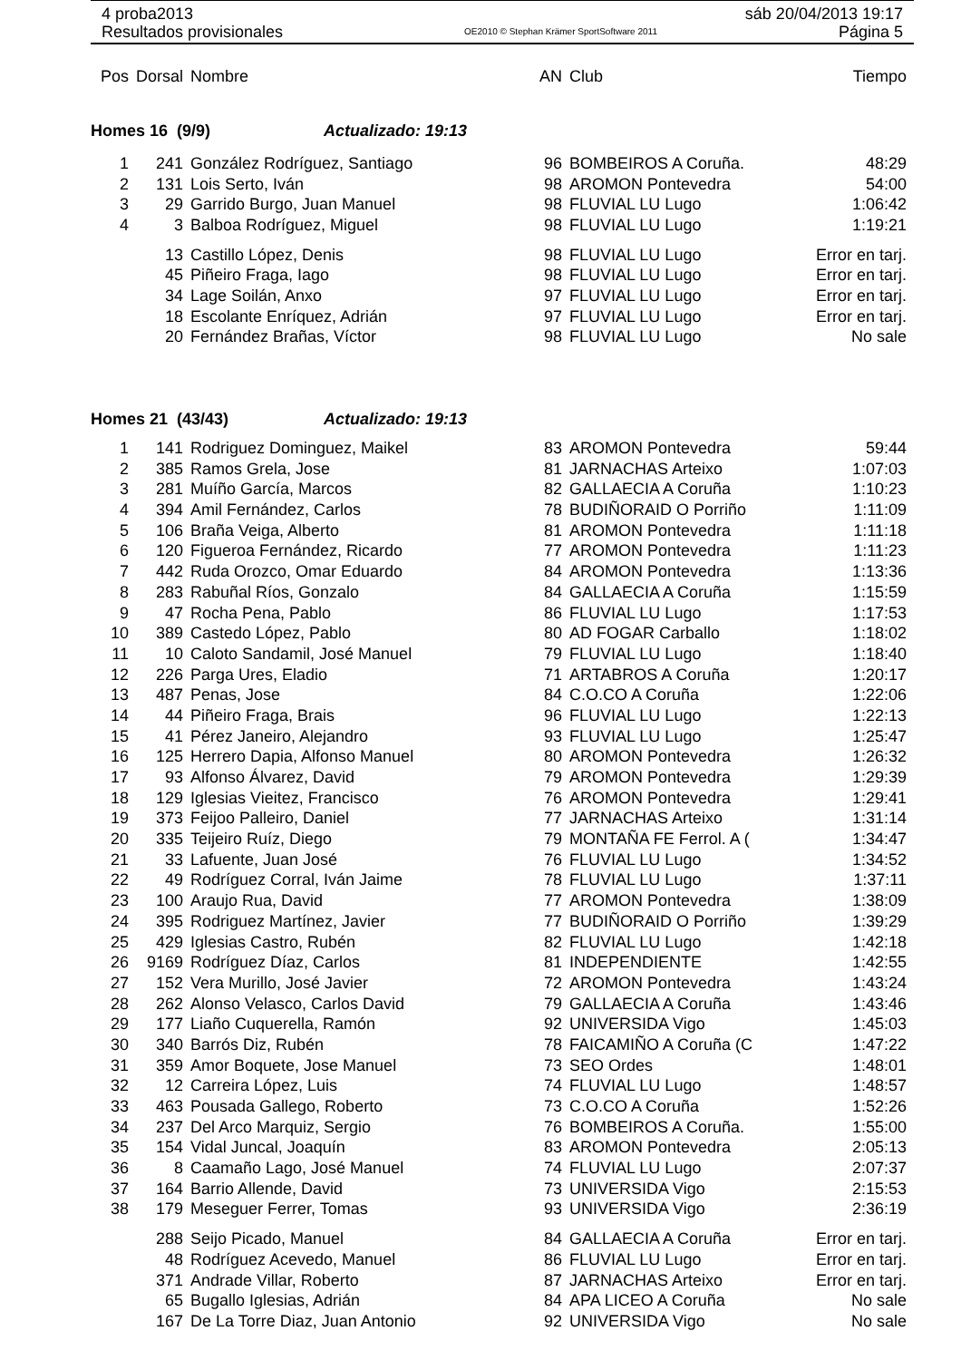4 proba2013 sáb 20/04/2013 19:17
Resultados provisionales OE2010 © Stephan Krämer SportSoftware 2011 Página 5
| Pos | Dorsal | Nombre | AN | Club | Tiempo |
| --- | --- | --- | --- | --- | --- |
| Homes 16 (9/9) Actualizado: 19:13 | | | | | |
| 1 | 241 | González Rodríguez, Santiago | 96 | BOMBEIROS A Coruña. | 48:29 |
| 2 | 131 | Lois Serto, Iván | 98 | AROMON Pontevedra | 54:00 |
| 3 | 29 | Garrido Burgo, Juan Manuel | 98 | FLUVIAL LU Lugo | 1:06:42 |
| 4 | 3 | Balboa Rodríguez, Miguel | 98 | FLUVIAL LU Lugo | 1:19:21 |
| | 13 | Castillo López, Denis | 98 | FLUVIAL LU Lugo | Error en tarj. |
| | 45 | Piñeiro Fraga, Iago | 98 | FLUVIAL LU Lugo | Error en tarj. |
| | 34 | Lage Soilán, Anxo | 97 | FLUVIAL LU Lugo | Error en tarj. |
| | 18 | Escolante Enríquez, Adrián | 97 | FLUVIAL LU Lugo | Error en tarj. |
| | 20 | Fernández Brañas, Víctor | 98 | FLUVIAL LU Lugo | No sale |
| Homes 21 (43/43) Actualizado: 19:13 | | | | | |
| 1 | 141 | Rodriguez Dominguez, Maikel | 83 | AROMON Pontevedra | 59:44 |
| 2 | 385 | Ramos Grela, Jose | 81 | JARNACHAS Arteixo | 1:07:03 |
| 3 | 281 | Muíño García, Marcos | 82 | GALLAECIA A Coruña | 1:10:23 |
| 4 | 394 | Amil Fernández, Carlos | 78 | BUDIÑORAID O Porriño | 1:11:09 |
| 5 | 106 | Braña Veiga, Alberto | 81 | AROMON Pontevedra | 1:11:18 |
| 6 | 120 | Figueroa Fernández, Ricardo | 77 | AROMON Pontevedra | 1:11:23 |
| 7 | 442 | Ruda Orozco, Omar Eduardo | 84 | AROMON Pontevedra | 1:13:36 |
| 8 | 283 | Rabuñal Ríos, Gonzalo | 84 | GALLAECIA A Coruña | 1:15:59 |
| 9 | 47 | Rocha Pena, Pablo | 86 | FLUVIAL LU Lugo | 1:17:53 |
| 10 | 389 | Castedo López, Pablo | 80 | AD FOGAR Carballo | 1:18:02 |
| 11 | 10 | Caloto Sandamil, José Manuel | 79 | FLUVIAL LU Lugo | 1:18:40 |
| 12 | 226 | Parga Ures, Eladio | 71 | ARTABROS A Coruña | 1:20:17 |
| 13 | 487 | Penas, Jose | 84 | C.O.CO A Coruña | 1:22:06 |
| 14 | 44 | Piñeiro Fraga, Brais | 96 | FLUVIAL LU Lugo | 1:22:13 |
| 15 | 41 | Pérez Janeiro, Alejandro | 93 | FLUVIAL LU Lugo | 1:25:47 |
| 16 | 125 | Herrero Dapia, Alfonso Manuel | 80 | AROMON Pontevedra | 1:26:32 |
| 17 | 93 | Alfonso Álvarez, David | 79 | AROMON Pontevedra | 1:29:39 |
| 18 | 129 | Iglesias Vieitez, Francisco | 76 | AROMON Pontevedra | 1:29:41 |
| 19 | 373 | Feijoo Palleiro, Daniel | 77 | JARNACHAS Arteixo | 1:31:14 |
| 20 | 335 | Teijeiro Ruíz, Diego | 79 | MONTAÑA FE Ferrol. A ( | 1:34:47 |
| 21 | 33 | Lafuente, Juan José | 76 | FLUVIAL LU Lugo | 1:34:52 |
| 22 | 49 | Rodríguez Corral, Iván Jaime | 78 | FLUVIAL LU Lugo | 1:37:11 |
| 23 | 100 | Araujo Rua, David | 77 | AROMON Pontevedra | 1:38:09 |
| 24 | 395 | Rodriguez Martínez, Javier | 77 | BUDIÑORAID O Porriño | 1:39:29 |
| 25 | 429 | Iglesias Castro, Rubén | 82 | FLUVIAL LU Lugo | 1:42:18 |
| 26 | 9169 | Rodríguez Díaz, Carlos | 81 | INDEPENDIENTE | 1:42:55 |
| 27 | 152 | Vera Murillo, José Javier | 72 | AROMON Pontevedra | 1:43:24 |
| 28 | 262 | Alonso Velasco, Carlos David | 79 | GALLAECIA A Coruña | 1:43:46 |
| 29 | 177 | Liaño Cuquerella, Ramón | 92 | UNIVERSIDA Vigo | 1:45:03 |
| 30 | 340 | Barrós Diz, Rubén | 78 | FAICAMIÑO A Coruña (C | 1:47:22 |
| 31 | 359 | Amor Boquete, Jose Manuel | 73 | SEO Ordes | 1:48:01 |
| 32 | 12 | Carreira López, Luis | 74 | FLUVIAL LU Lugo | 1:48:57 |
| 33 | 463 | Pousada Gallego, Roberto | 73 | C.O.CO A Coruña | 1:52:26 |
| 34 | 237 | Del Arco Marquiz, Sergio | 76 | BOMBEIROS A Coruña. | 1:55:00 |
| 35 | 154 | Vidal Juncal, Joaquín | 83 | AROMON Pontevedra | 2:05:13 |
| 36 | 8 | Caamaño Lago, José Manuel | 74 | FLUVIAL LU Lugo | 2:07:37 |
| 37 | 164 | Barrio Allende, David | 73 | UNIVERSIDA Vigo | 2:15:53 |
| 38 | 179 | Meseguer Ferrer, Tomas | 93 | UNIVERSIDA Vigo | 2:36:19 |
| | 288 | Seijo Picado, Manuel | 84 | GALLAECIA A Coruña | Error en tarj. |
| | 48 | Rodríguez Acevedo, Manuel | 86 | FLUVIAL LU Lugo | Error en tarj. |
| | 371 | Andrade Villar, Roberto | 87 | JARNACHAS Arteixo | Error en tarj. |
| | 65 | Bugallo Iglesias, Adrián | 84 | APA LICEO A Coruña | No sale |
| | 167 | De La Torre Diaz, Juan Antonio | 92 | UNIVERSIDA Vigo | No sale |